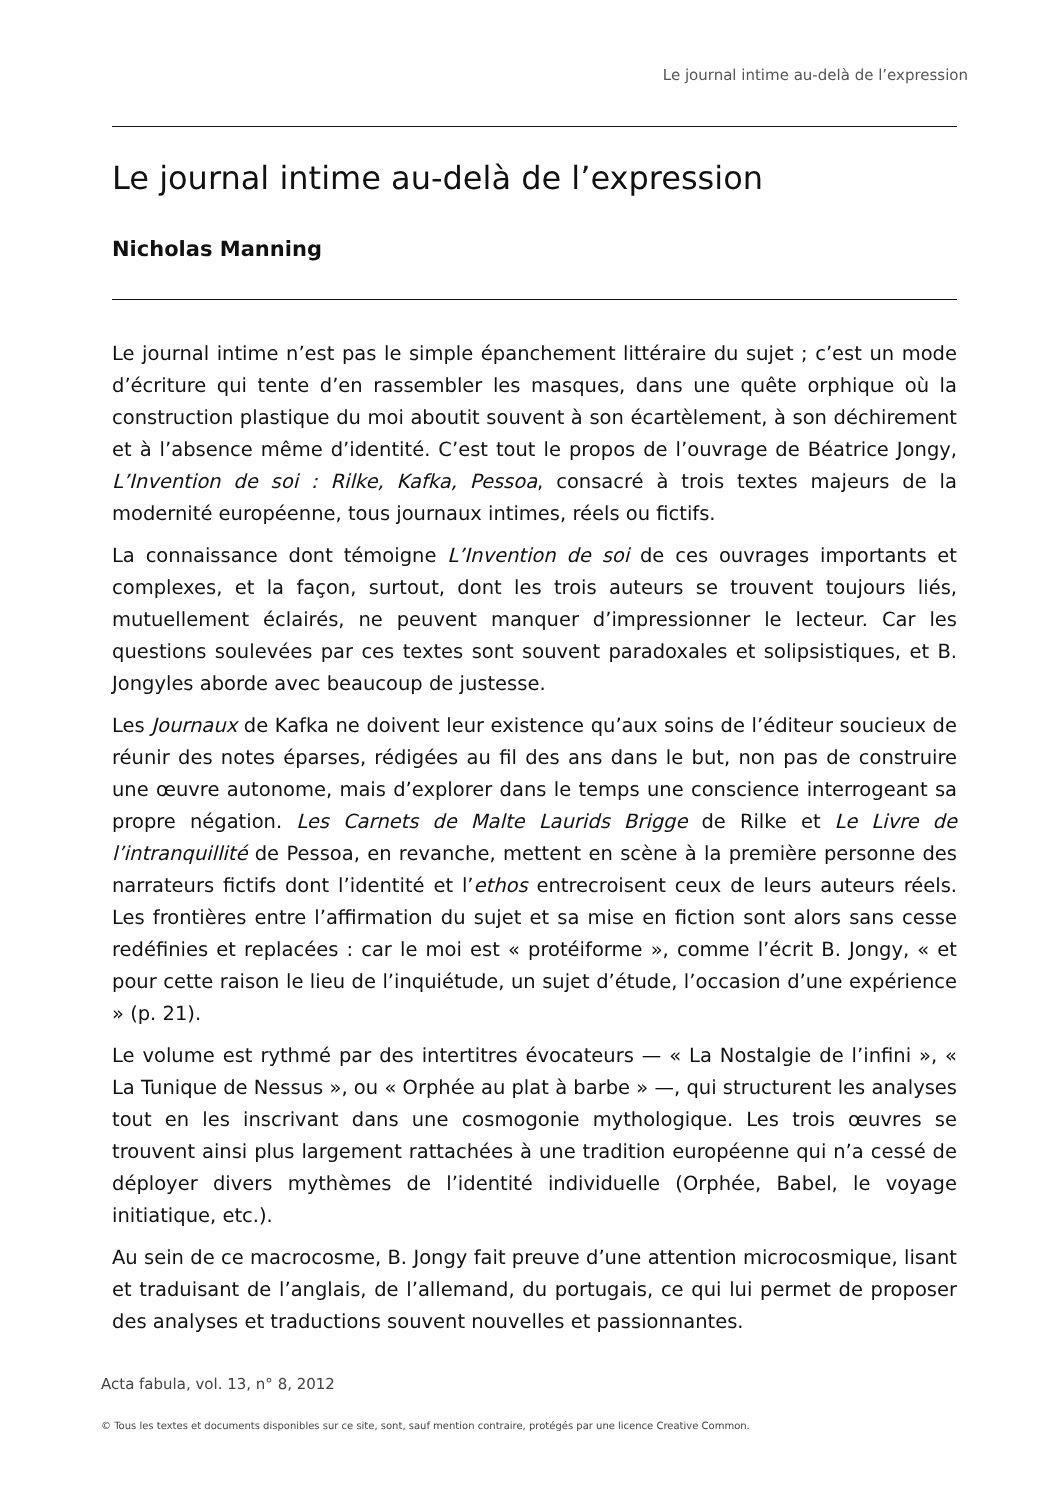Le journal intime au-delà de l’expression
Le journal intime au-delà de l’expression
Nicholas Manning
Le journal intime n’est pas le simple épanchement littéraire du sujet ; c’est un mode d’écriture qui tente d’en rassembler les masques, dans une quête orphique où la construction plastique du moi aboutit souvent à son écartèlement, à son déchirement et à l’absence même d’identité. C’est tout le propos de l’ouvrage de Béatrice Jongy, L’Invention de soi : Rilke, Kafka, Pessoa, consacré à trois textes majeurs de la modernité européenne, tous journaux intimes, réels ou fictifs.
La connaissance dont témoigne L’Invention de soi de ces ouvrages importants et complexes, et la façon, surtout, dont les trois auteurs se trouvent toujours liés, mutuellement éclairés, ne peuvent manquer d’impressionner le lecteur. Car les questions soulevées par ces textes sont souvent paradoxales et solipsistiques, et B. Jongyles aborde avec beaucoup de justesse.
Les Journaux de Kafka ne doivent leur existence qu’aux soins de l’éditeur soucieux de réunir des notes éparses, rédigées au fil des ans dans le but, non pas de construire une œuvre autonome, mais d’explorer dans le temps une conscience interrogeant sa propre négation. Les Carnets de Malte Laurids Brigge de Rilke et Le Livre de l’intranquillité de Pessoa, en revanche, mettent en scène à la première personne des narrateurs fictifs dont l’identité et l’ethos entrecroisent ceux de leurs auteurs réels. Les frontières entre l’affirmation du sujet et sa mise en fiction sont alors sans cesse redéfinies et replacées : car le moi est « protéiforme », comme l’écrit B. Jongy, « et pour cette raison le lieu de l’inquiétude, un sujet d’étude, l’occasion d’une expérience » (p. 21).
Le volume est rythmé par des intertitres évocateurs — « La Nostalgie de l’infini », « La Tunique de Nessus », ou « Orphée au plat à barbe » —, qui structurent les analyses tout en les inscrivant dans une cosmogonie mythologique. Les trois œuvres se trouvent ainsi plus largement rattachées à une tradition européenne qui n’a cessé de déployer divers mythèmes de l’identité individuelle (Orphée, Babel, le voyage initiatique, etc.).
Au sein de ce macrocosme, B. Jongy fait preuve d’une attention microcosmique, lisant et traduisant de l’anglais, de l’allemand, du portugais, ce qui lui permet de proposer des analyses et traductions souvent nouvelles et passionnantes.
Acta fabula, vol. 13, n° 8, 2012
© Tous les textes et documents disponibles sur ce site, sont, sauf mention contraire, protégés par une licence Creative Common.